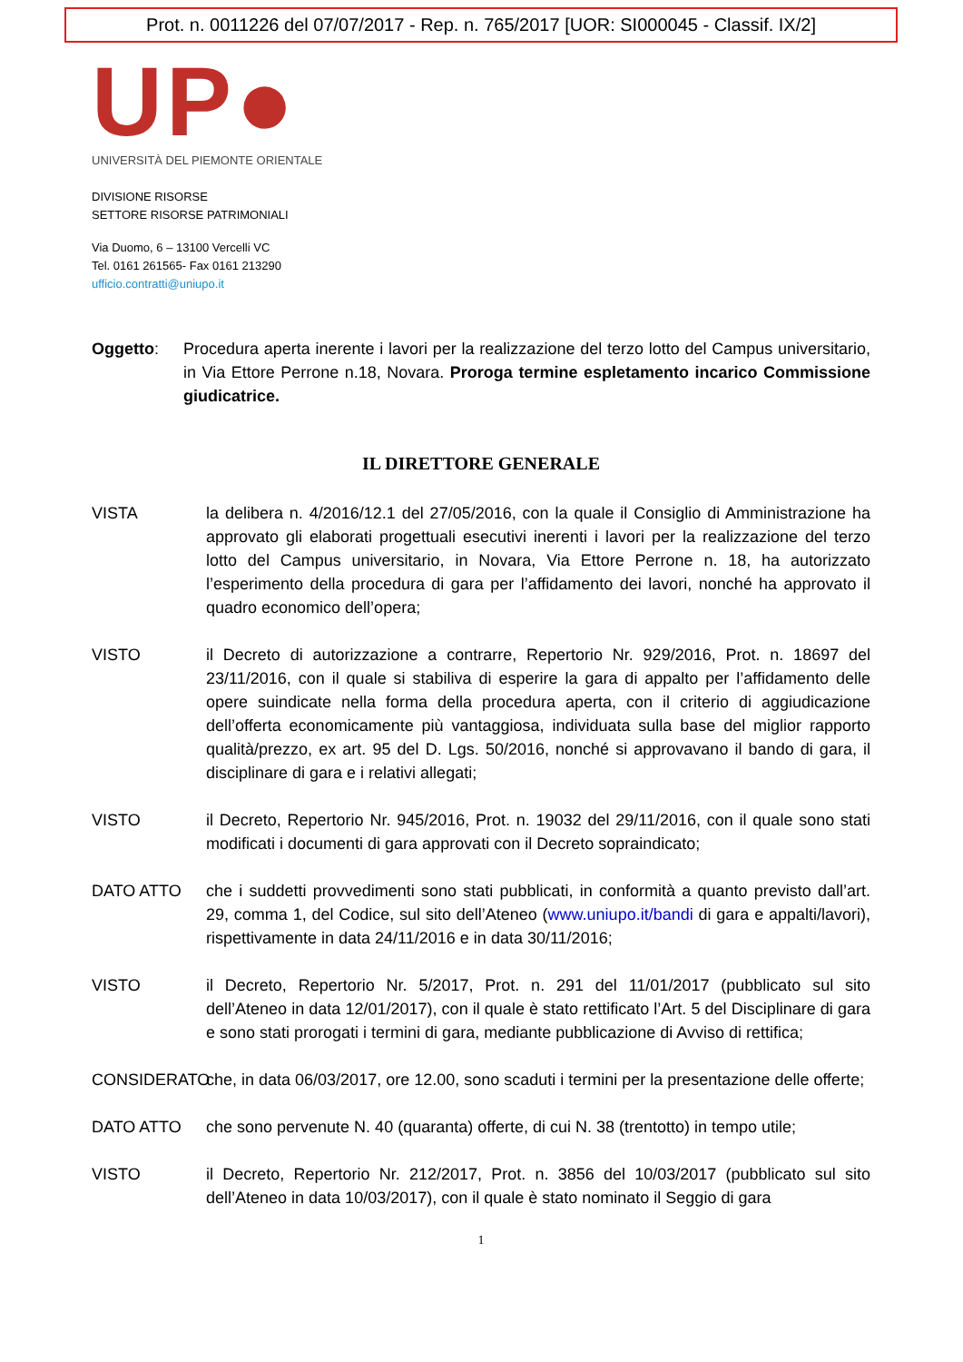Prot. n. 0011226 del 07/07/2017 - Rep. n. 765/2017 [UOR: SI000045 - Classif. IX/2]
UP●
UNIVERSITÀ DEL PIEMONTE ORIENTALE
DIVISIONE RISORSE
SETTORE RISORSE PATRIMONIALI
Via Duomo, 6 – 13100 Vercelli VC
Tel. 0161 261565- Fax 0161 213290
ufficio.contratti@uniupo.it
Oggetto: Procedura aperta inerente i lavori per la realizzazione del terzo lotto del Campus universitario, in Via Ettore Perrone n.18, Novara. Proroga termine espletamento incarico Commissione giudicatrice.
IL DIRETTORE GENERALE
VISTA la delibera n. 4/2016/12.1 del 27/05/2016, con la quale il Consiglio di Amministrazione ha approvato gli elaborati progettuali esecutivi inerenti i lavori per la realizzazione del terzo lotto del Campus universitario, in Novara, Via Ettore Perrone n. 18, ha autorizzato l’esperimento della procedura di gara per l’affidamento dei lavori, nonché ha approvato il quadro economico dell’opera;
VISTO il Decreto di autorizzazione a contrarre, Repertorio Nr. 929/2016, Prot. n. 18697 del 23/11/2016, con il quale si stabiliva di esperire la gara di appalto per l’affidamento delle opere suindicate nella forma della procedura aperta, con il criterio di aggiudicazione dell’offerta economicamente più vantaggiosa, individuata sulla base del miglior rapporto qualità/prezzo, ex art. 95 del D. Lgs. 50/2016, nonché si approvavano il bando di gara, il disciplinare di gara e i relativi allegati;
VISTO il Decreto, Repertorio Nr. 945/2016, Prot. n. 19032 del 29/11/2016, con il quale sono stati modificati i documenti di gara approvati con il Decreto sopraindicato;
DATO ATTO che i suddetti provvedimenti sono stati pubblicati, in conformità a quanto previsto dall’art. 29, comma 1, del Codice, sul sito dell’Ateneo (www.uniupo.it/bandi di gara e appalti/lavori), rispettivamente in data 24/11/2016 e in data 30/11/2016;
VISTO il Decreto, Repertorio Nr. 5/2017, Prot. n. 291 del 11/01/2017 (pubblicato sul sito dell’Ateneo in data 12/01/2017), con il quale è stato rettificato l’Art. 5 del Disciplinare di gara e sono stati prorogati i termini di gara, mediante pubblicazione di Avviso di rettifica;
CONSIDERATO che, in data 06/03/2017, ore 12.00, sono scaduti i termini per la presentazione delle offerte;
DATO ATTO che sono pervenute N. 40 (quaranta) offerte, di cui N. 38 (trentotto) in tempo utile;
VISTO il Decreto, Repertorio Nr. 212/2017, Prot. n. 3856 del 10/03/2017 (pubblicato sul sito dell’Ateneo in data 10/03/2017), con il quale è stato nominato il Seggio di gara
1